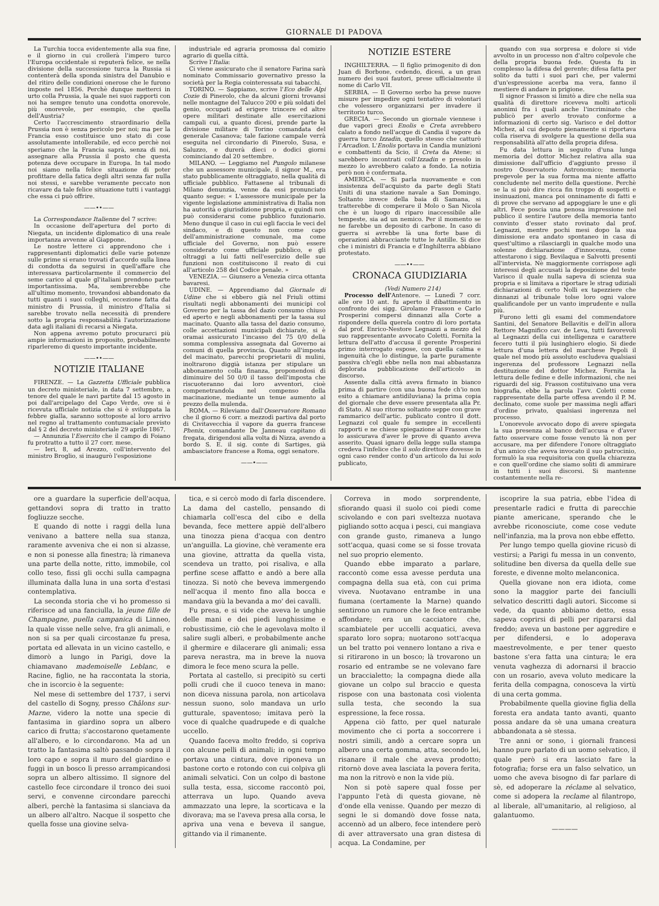GIORNALE DI PADOVA
La Turchia tocca evidentemente alla sua fine, e il giorno in cui crollerà l'impero turco l'Europa occidentale si reputerà felice, se nella divisione della successione turca la Russia si contenterà della sponda sinistra del Danubio e del ritiro delle condizioni onerose che le furono imposte nel 1856. Perchè dunque metterci in urto colla Prussia, la quale nei suoi rapporti con noi ha sempre tenuto una condotta onorevole, più onorevole, per esempio, che quella dell'Austria?
Certo l'accrescimento straordinario della Prussia non è senza pericolo per noi; ma per la Francia esso costituisce uno stato di cose assolutamente intollerabile, ed ecco perchè noi speriamo che la Francia saprà, senza di noi, assegnare alla Prussia il posto che questa potenza deve occupare in Europa. In tal modo noi siamo nella felice situazione di poter profittare della fatica degli altri senza far nulla noi stessi, e sarebbe veramente peccato non ricavare da tale felice situazione tutti i vantaggi che essa ci può offrire.
——••——
La Correspondance Italienne del 7 scrive:
In occasione dell'apertura del porto di Niegata, un incidente diplomatico di una reale importanza avvenne al Giappone.
Le nostre lettere ci apprendono che i rappresentanti diplomatici delle varie potenze sulle prime si erano trovati d'accordo sulla linea di condotta da seguirsi in quell'affare che interessava particolarmente il commercio del seme carico al quale gl'italiani prendono parte importantissima. Ma, sembrerebbe che all'ultimo momento, trovandosi abbandonato da tutti quanti i suoi colleghi, eccezione fatta dal ministro di Prussia, il ministro d'Italia si sarebbe trovato nella necessità di prendere sotto la propria responsabilità l'autorizzazione data agli italiani di recarsi a Niegata.
Non appena avremo potuto procurarci più ampie informazioni in proposito, probabilmente riparleremo di questo importante incidente.
——••——
NOTIZIE ITALIANE
FIRENZE. — La Gazzetta Ufficiale pubblica un decreto ministeriale, in data 7 settembre, a tenore del quale le navi partite dal 15 agosto in poi dall'arcipelago del Capo Verde, ove si è ricevuta ufficiale notizia che si è sviluppata la febbre gialla, saranno sottoposte al loro arrivo nel regno al trattamento contumaciale previsto dal § 2 del decreto ministeriale 29 aprile 1867.
— Annunzia l'Esercito che il campo di Foiano fu protratto a tutto il 27 corr. mese.
— Ieri, 8, ad Arezzo, coll'intervento del ministro Broglio, si inaugurò l'esposizione
industriale ed agraria promossa dal comizio agrario di quella città.
Scrive l'Italia:
Ci viene assicurato che il senatore Farina sarà nominato Commissario governativo presso la società per la Regia cointeressata sui tabacchi.
TORINO. — Sappiamo, scrive l'Eco delle Alpi Cozie di Pinerolo, che da alcuni giorni trovansi nelle montagne del Talucco 200 e più soldati del genio, occupati ad erigere trincere ed altre opere militari destinate alle esercitazioni campali cui, a quanto dicesi, prende parte la divisione militare di Torino comandata del generale Casanova; tale fazione campale verrà eseguita nel circondario di Pinerolo, Susa, e Saluzzo, e durerà dieci o dodici giorni cominciando dal 20 settembre.
MILANO. — Leggiamo nel Pungolo milanese che un assessore municipale, il signor M., era stato pubblicamente oltraggiato, nella qualità di ufficiale pubblico. Fattasene al tribunali di Milano denunzia, venne da essi pronunciato quanto segue: « L'assessore municipale per la vigente legislazione amministrativa di Italia non ha autorità o giurisdizione propria, e quindi non può considerarsi come pubblico funzionario. Meno dunque il caso in cui egli faccia le veci del sindaco, e di questo non come capo dell'amministrazione comunale, ma come ufficiale del Governo, non può essere considerato come ufficiale pubblico, e gli oltraggi a lui fatti nell'esercizio delle sue funzioni non costituiscono il reato di cui all'articolo 258 del Codice penale. »
VENEZIA. — Giunsero a Venezia circa ottanta bavaresi.
UDINE. — Apprendiamo dal Giornale di Udine che si ebbero già nel Friuli ottimi risultati negli abbonamenti dei municipi col Governo per la tassa del dazio consumo chiuso ed aperto e negli abbonamenti per la tassa sul macinato. Quanto alla tassa del dazio consumo, colle accettazioni municipali dichiarate, si è oramai assicurato l'incasso del 75 0/0 della somma complessiva assegnata dal Governo ai comuni di quella provincia. Quanto all'imposta del macinato, parecchi proprietarii di mulini, inoltrarono diggià istanza per stipulare un abbonamento colla finanza, proponendosi di diminuire del 50 0/0 il tasso dell'imposta che riscuoteranno dai loro avventori, cioè compenetrandola nel compenso della macinazione, mediante un tenue aumento al prezzo della mulenda.
ROMA. — Rileviamo dall'Osservatore Romano che il giorno 6 corr. a mezzodì partiva dal porto di Civitavecchia il vapore da guerra francese Phenix, comandante De Janneau capitano di fregata, dirigendosi alla volta di Nizza, avendo a bordo S. E. il sig. conte di Sartiges, già ambasciatore francese a Roma, oggi senatore.
——•——
NOTIZIE ESTERE
INGHILTERRA. — Il figlio primogenito di don Juan di Borbone, cedendo, dicesi, a un gran numero dei suoi fautori, prese ufficialmente il nome di Carlo VII.
SERBIA. — Il Governo serbo ha prese nuove misure per impedire ogni tentativo di volontari che volessero organizzarsi per invadere il territorio turco.
GRECIA. — Secondo un giornale viennese i due vapori greci Enolis e Creta avrebbero calato a fondo nell'acque di Candia il vapore da guerra turco Izzadin, quello stesso che catturò l'Arcadion. L'Enolis portava in Candia munizioni e combattenti da Scio, il Creta da Atene; si sarebbero incontrati coll'Izzadin e presolo in mezzo lo avrebbero calato a fondo. La notizia però non è confermata.
AMERICA. — Si parla nuovamente e con insistenza dell'acquisto da parte degli Stati Uniti di una stazione navale a San Domingo. Soltanto invece della baia di Samana, si tratterebbe di comperare il Molo o San Nicola che è un luogo di riparo inaccessibile alle tempeste, sia ad un nemico. Per il momento se ne farebbe un deposito di carbone. In caso di guerra si avrebbe là una forte base di operazioni abbracciante tutte le Antille. Si dice che i ministri di Francia e d'Inghilterra abbiano protestato.
——••——
CRONACA GIUDIZIARIA
(Vedi Numero 214)
Processo dell'Antenore. — Lunedì 7 corr. alle ore 10 ant. fu aperto il dibattimento in confronto dei sigg. Girolamo Frasson e Carlo Prosperini compersi dinnanzi alla Corte a rispondere della querela contro di loro portata dal prof. Enrico-Nestore Legnazzi a mezzo del suo rappresentante avvocato Coletti. Fornita la lettura dell'atto d'accusa il gerente Prosperini primo interrogato espose, con quella calma e ingenuità che lo distingue, la parte puramente passiva ch'egli ebbe nella non mai abbastanza deplorata pubblicazione dell'articolo in discorso.
Assente dalla città aveva firmato in bianco prima di partire (con una buona fede ch'io non esito a chiamare antidiluviana) la prima copia del giornale che deve essere presentata alla Pr. di Stato. Al suo ritorno soltanto seppe con grave rammarico dell'artic. publicato contro il dott. Legnazzi col quale fu sempre in eccellenti rapporti e ne chiese spiegazione al Frasson che lo assicurava d'aver le prove di quanto aveva asserito. Quasi ignaro della legge sulla stampa credeva l'infelice che il solo direttore dovesse in ogni caso render conto d'un articolo da lui solo publicato,
quando con sua sorpresa e dolore si vide avvolto in un processo non d'altro colpevole che della propria buona fede. Questa fu in complesso la difesa del gerente; difesa fatta per solito da tutti i suoi pari che, per valermi d'un'espressione acerba ma vera, fanno il mestiere di andare in prigione.
Il signor Frasson si limitò a dire che nella sua qualità di direttore riceveva molti articoli anonimi fra i quali anche l'incriminato che publicò per averlo trovato conforme a informazioni di certo sig. Varisco e del dottor Michez, al cui deposto pienamente si riportava colla riserva di svolgere la questione della sua responsabilità all'atto della propria difesa.
Fu data lettura in seguito d'una lunga memoria del dottor Michez relativa alla sua dimissione dall'ufficio d'aggiunto presso il nostro Osservatorio Astronomico; memoria pregevole per la sua forma ma niente affatto concludente nel merito della questione. Perchè se la si può dire ricca fin troppo di sospetti e insinuazioni, manca poi onninamente di fatti e di prove che servano ad appoggiare le une e gli altri. Fece poscia una penosa impressione nel publico il sentire l'autore della memoria tanto convinto d'esser stato rovinato dal prof. Legnazzi, mentre pochi mesi dopo la sua dimissione era andato spontaneo in casa di quest'ultimo a rilasciargli in qualche modo una solenne dichiarazione d'innocenza, come attestarono i sigg. Bevilaqua e Salvotti presenti all'intervista. Nè maggiormente corrispose agli interessi degli accusati la deposizione del teste Varisco il quale nulla sapeva di scienza sua propria e si limitava a riportare le strag udiziali dichiarazioni di certo Nolli ex tapezziere che dinnanzi al tribunale tolse loro ogni valore qualificandole per un vanto imprudente e nulla più.
Furono letti gli esami del commendatore Santini, del Senatore Bellavitis e dell'in allora Rettore Magnifico cav. de Leva, tutti favorevoli al Legnazzi della cui intelligenza e carattere fecero tutti il più lusinghiero elogio. Si diede lettura d'una lettera del marchese Pepoli il quale nel modo più assoluto escludeva qualsiasi ingerenza del professore Legnazzi nella destituzione del dottor Michez. Fornita la lettura delle fedine e delle informazioni, che nei riguardi del sig. Frasson costituivano una vera biografia, ebbe la parola l'avv. Coletti come rappresentate della parte offesa avendo il P. M. declinato, come suole per massima negli affari d'ordine privato, qualsiasi ingerenza nel processo.
L'onorevole avvocato dopo di avere spiegata la sua presenza al banco dell'accusa e d'aver fatto osservare come fosse venuto là non per accusare, ma per difendere l'onore oltraggiato d'un amico che aveva invocato il suo patrocinio, formulò la sua requisitoria con quella chiarezza e con quell'ordine che siamo soliti di ammirare in tutti i suoi discorsi. Si mantenne costantemente nella re-
ore a guardare la superficie dell'acqua, gettandovi sopra di tratto in tratto fogliuzze secche.
E quando di notte i raggi della luna venivano a battere nella sua stanza, raramente avveniva che ei non si alzasse, e non si ponesse alla finestra; là rimaneva una parte della notte, ritto, immobile, col collo teso, fissi gli occhi sulla campagna illuminata dalla luna in una sorta d'estasi contemplativa.
La seconda storia che vi ho promesso si riferisce ad una fanciulla, la jeune fille de Champagne, puella campanica di Linneo, la quale visse nelle selve, fra gli animali, e non si sa per quali circostanze fu presa, portata ed allevata in un vicino castello, e dimorò a lungo in Parigi, dove la chiamavano mademoiselle Leblanc, e Racine, figlio, ne ha raccontata la storia, che in iscorcio è la seguente:
Nel mese di settembre del 1737, i servi del castello di Sogny, presso Châlons sur-Marne, videro la notte una specie di fantasima in giardino sopra un albero carico di frutta; s'accostarono quetamente all'albero, e lo circondarono. Ma ad un tratto la fantasima saltò passando sopra il loro capo e sopra il muro del giardino e fuggì in un bosco lì presso arrampicandosi sopra un albero altissimo. Il signore del castello fece circondare il tronco dei suoi servi, e convenne circondare parecchi alberi, perchè la fantasima si slanciava da un albero all'altro. Nacque il sospetto che quella fosse una giovine selva-
tica, e si cercò modo di farla discendere. La dama del castello, pensando di chiamarla coll'esca del cibo e della bevanda, fece mettere appiè dell'albero una tinozza piena d'acqua con dentro un'anguilla. La giovine, chè veramente era una giovine, attratta da quella vista, scendeva un tratto, poi risaliva, e alla perfine scese affatto e andò a bere alla tinozza. Si notò che beveva immergendo nell'acqua il mento fino alla bocca e mandava giù la bevanda a mo' dei cavalli.
Fu presa, e si vide che aveva le unghie delle mani e dei piedi lunghissime e robustissime, ciò che le agevolava molto il salire sugli alberi, e probabilmente anche il ghermire e dilacerare gli animali; essa pareva nerastra, ma in breve la nuova dimora le fece meno scura la pelle.
Portata al castello, si precipitò su certi polli crudi che il cuoco teneva in mano: non diceva nissuna parola, non articolava nessun suono, solo mandava un urlo gutturale, spaventoso; imitava però la voce di qualche quadrupede e di qualche uccello.
Quando faceva molto freddo, si copriva con alcune pelli di animali; in ogni tempo portava una cintura, dove riponeva un bastone corto e rotondo con cui colpiva gli animali selvatici. Con un colpo di bastone sulla testa, essa, siccome raccontò poi, atterrava un lupo. Quando aveva ammazzato una lepre, la scorticava e la divorava; ma se l'aveva presa alla corsa, le apriva una vena e beveva il sangue, gittando via il rimanente.
Correva in modo sorprendente, sfiorando quasi il suolo coi piedi come scivolando e con pari sveltezza nuotava pigliando sotto acqua i pesci, cui mangiava con grande gusto, rimaneva a lungo sott'acqua, quasi come se si fosse trovata nel suo proprio elemento.
Quando ebbe imparato a parlare, raccontò come essa avesse perduta una compagna della sua età, con cui prima viveva. Nuotavano entrambe in una fiumana (certamente la Marne) quando sentirono un rumore che le fece entrambe affondare; era un cacciatore che, scambiatele per uccelli acquatici, aveva sparato loro sopra; nuotarono sott'acqua un bel tratto poi vennero lontano a riva e si ritirarono in un bosco; là trovarono un rosario ed entrambe se ne volevano fare un braccialetto; la compagna diede alla giovane un colpo sul braccio e questa rispose con una bastonata così violenta sulla testa, che secondo la sua espressione, la fece rossa.
Appena ciò fatto, per quel naturale movimento che ci porta a soccorrere i nostri simili, andò a cercare sopra un albero una certa gomma, atta, secondo lei, risanare il male che aveva prodotto; ritornò dove avea lasciata la povera ferita, ma non la ritrovò e non la vide più.
Non si potè sapere qual fosse per l'appunto l'età di questa giovane, nè d'onde ella venisse. Quando per mezzo di segni le si domandò dove fosse nata, accennò ad un albero, fece intendere però di aver attraversato una gran distesa di acqua. La Condamine, per
iscoprire la sua patria, ebbe l'idea di presentarle radici e frutta di parecchie piante americane, sperando che le avrebbe riconosciute, come cose vedute nell'infanzia, ma la prova non ebbe effetto.
Per lungo tempo quella giovine ricusò di vestirsi; a Parigi fu messa in un convento, solitudine ben diversa da quella delle sue foreste, e divenne molto melanconica.
Quella giovane non era idiota, come sono la maggior parte dei fanciulli selvatico descritti dagli autori. Siccome si vede, da quanto abbiamo detto, essa sapeva coprirsi di pelli per ripararsi dal freddo; aveva un bastone per aggredire e per difendersi, e lo adoperava maestrevolmente, e per tener questo bastone s'era fatta una cintura; le era venuta vaghezza di adornarsi il braccio con un rosario, aveva voluto medicare la ferita della compagna, conosceva la virtù di una certa gomma.
Probabilmente quella giovine figlia della foresta era andata tanto avanti, quanto possa andare da sè una umana creatura abbandonata a sè stessa.
Tre anni or sono, i giornali francesi hanno pure parlato di un uomo selvatico, il quale però si era lasciato fare la fotografia; forse era un falso selvatico, un uomo che aveva bisogno di far parlare di sè, ed adoperare la réclame al selvatico, come si adopera la reclame al filantropo, al liberale, all'umanitario, al religioso, al galantuomo.
————